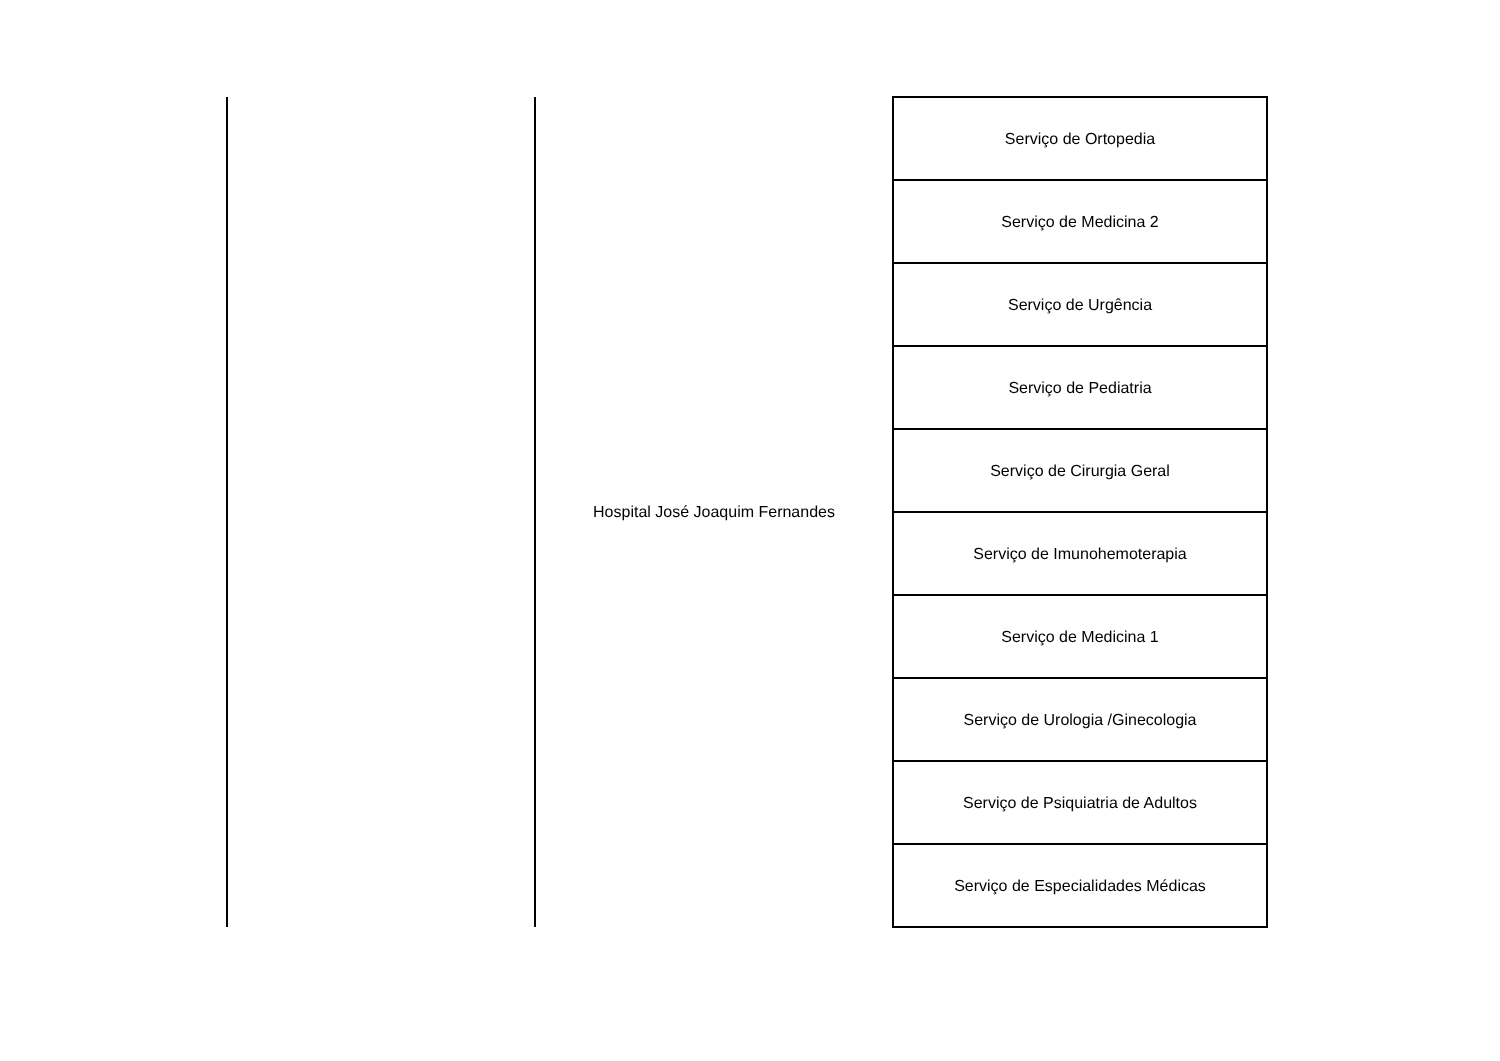| | Hospital José Joaquim Fernandes | Serviço de Ortopedia |
| | | Serviço de Medicina 2 |
| | | Serviço de Urgência |
| | | Serviço de Pediatria |
| | | Serviço de Cirurgia Geral |
| | | Serviço de Imunohemoterapia |
| | | Serviço de Medicina 1 |
| | | Serviço de Urologia /Ginecologia |
| | | Serviço de Psiquiatria de Adultos |
| | | Serviço de Especialidades Médicas |